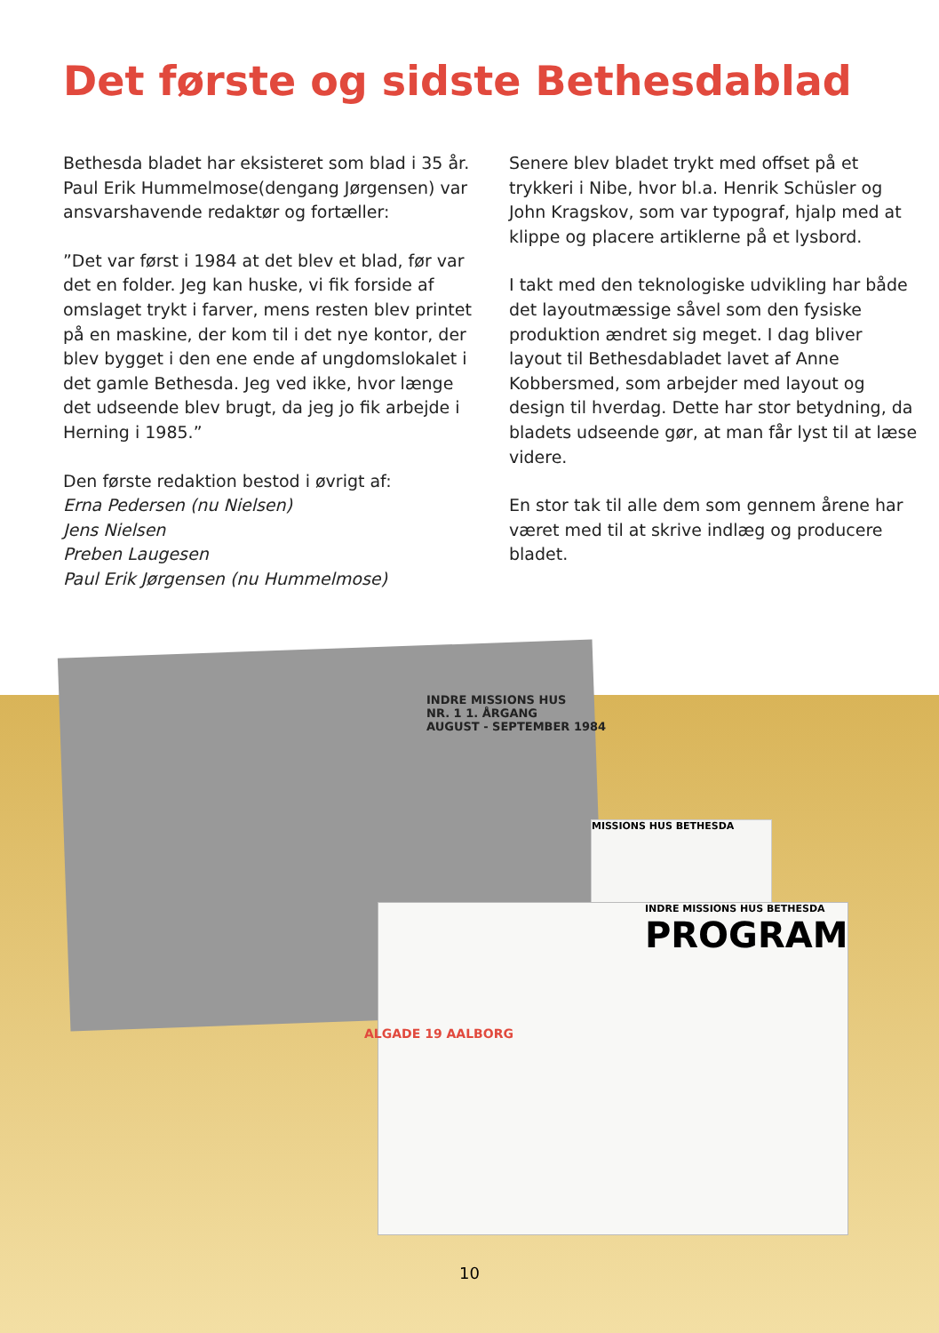Det første og sidste Bethesdablad
Bethesda bladet har eksisteret som blad i 35 år. Paul Erik Hummelmose(dengang Jørgensen) var ansvarshavende redaktør og fortæller:
”Det var først i 1984 at det blev et blad, før var det en folder. Jeg kan huske, vi fik forside af omslaget trykt i farver, mens resten blev printet på en maskine, der kom til i det nye kontor, der blev bygget i den ene ende af ungdomslokalet i det gamle Bethesda. Jeg ved ikke, hvor længe det udseende blev brugt, da jeg jo fik arbejde i Herning i 1985.”
Den første redaktion bestod i øvrigt af:
Erna Pedersen (nu Nielsen)
Jens Nielsen
Preben Laugesen
Paul Erik Jørgensen (nu Hummelmose)
Senere blev bladet trykt med offset på et trykkeri i Nibe, hvor bl.a. Henrik Schüsler og John Kragskov, som var typograf, hjalp med at klippe og placere artiklerne på et lysbord.
I takt med den teknologiske udvikling har både det layoutmæssige såvel som den fysiske produktion ændret sig meget. I dag bliver layout til Bethesdabladet lavet af Anne Kobbersmed, som arbejder med layout og design til hverdag. Dette har stor betydning, da bladets udseende gør, at man får lyst til at læse videre.
En stor tak til alle dem som gennem årene har været med til at skrive indlæg og producere bladet.
MISSIONS HUS BETHESDA
INDRE MISSIONS HUS BETHESDA
PROGRAM
INDRE MISSIONS HUS
NR. 1 1. ÅRGANG
AUGUST - SEPTEMBER 1984
ALGADE 19 AALBORG
10